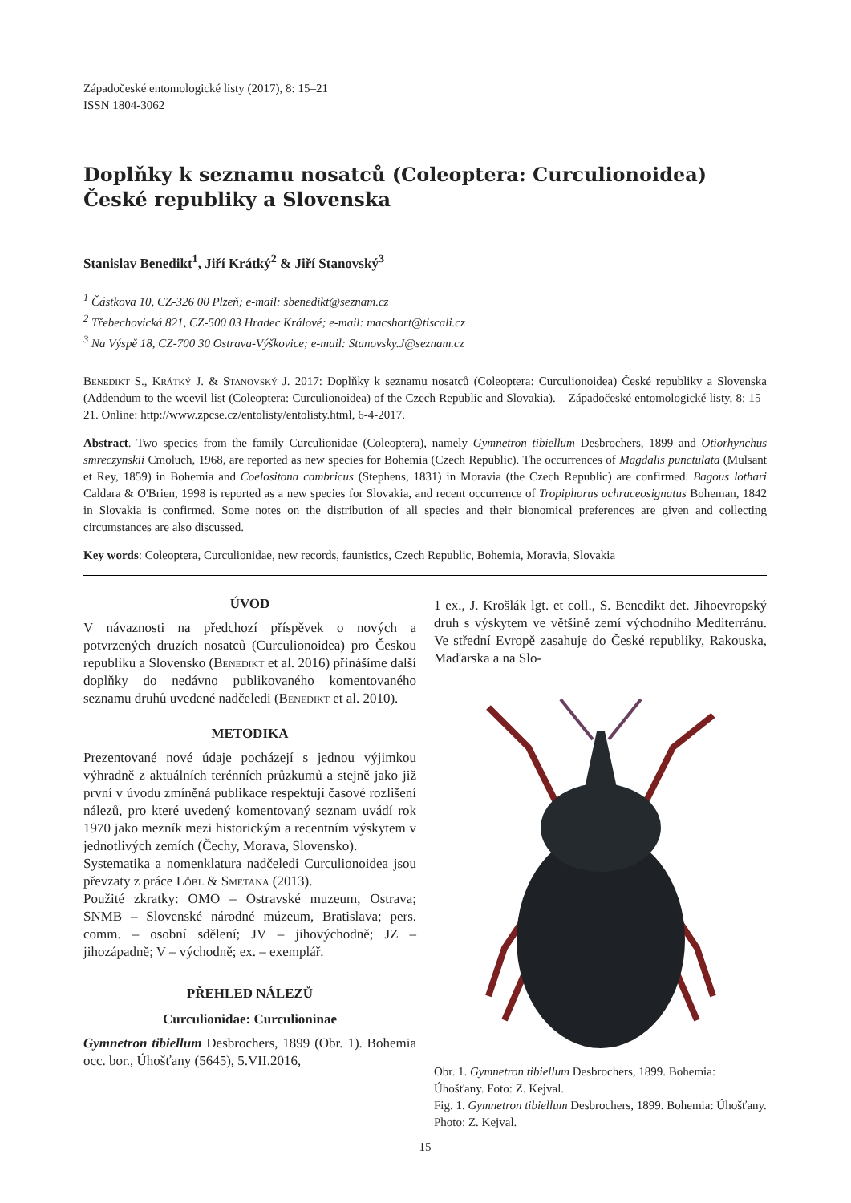Západočeské entomologické listy (2017), 8: 15–21
ISSN 1804-3062
Doplňky k seznamu nosatců (Coleoptera: Curculionoidea) České republiky a Slovenska
Stanislav Benedikt<sup>1</sup>, Jiří Krátký<sup>2</sup> & Jiří Stanovský<sup>3</sup>
<sup>1</sup> Částkova 10, CZ-326 00 Plzeň; e-mail: sbenedikt@seznam.cz
<sup>2</sup> Třebechovická 821, CZ-500 03 Hradec Králové; e-mail: macshort@tiscali.cz
<sup>3</sup> Na Výspě 18, CZ-700 30 Ostrava-Výškovice; e-mail: Stanovsky.J@seznam.cz
Benedikt S., Krátký J. & Stanovský J. 2017: Doplňky k seznamu nosatců (Coleoptera: Curculionoidea) České republiky a Slovenska (Addendum to the weevil list (Coleoptera: Curculionoidea) of the Czech Republic and Slovakia). – Západočeské entomologické listy, 8: 15–21. Online: http://www.zpcse.cz/entolisty/entolisty.html, 6-4-2017.
Abstract. Two species from the family Curculionidae (Coleoptera), namely Gymnetron tibiellum Desbrochers, 1899 and Otiorhynchus smreczynskii Cmoluch, 1968, are reported as new species for Bohemia (Czech Republic). The occurrences of Magdalis punctulata (Mulsant et Rey, 1859) in Bohemia and Coelositona cambricus (Stephens, 1831) in Moravia (the Czech Republic) are confirmed. Bagous lothari Caldara & O'Brien, 1998 is reported as a new species for Slovakia, and recent occurrence of Tropiphorus ochraceosignatus Boheman, 1842 in Slovakia is confirmed. Some notes on the distribution of all species and their bionomical preferences are given and collecting circumstances are also discussed.
Key words: Coleoptera, Curculionidae, new records, faunistics, Czech Republic, Bohemia, Moravia, Slovakia
ÚVOD
V návaznosti na předchozí příspěvek o nových a potvrzených druzích nosatců (Curculionoidea) pro Českou republiku a Slovensko (Benedikt et al. 2016) přinášíme další doplňky do nedávno publikovaného komentovaného seznamu druhů uvedené nadčeledi (Benedikt et al. 2010).
METODIKA
Prezentované nové údaje pocházejí s jednou výjimkou výhradně z aktuálních terénních průzkumů a stejně jako již první v úvodu zmíněná publikace respektují časové rozlišení nálezů, pro které uvedený komentovaný seznam uvádí rok 1970 jako mezník mezi historickým a recentním výskytem v jednotlivých zemích (Čechy, Morava, Slovensko).
Systematika a nomenklatura nadčeledi Curculionoidea jsou převzaty z práce Löbl & Smetana (2013).
Použité zkratky: OMO – Ostravské muzeum, Ostrava; SNMB – Slovenské národné múzeum, Bratislava; pers. comm. – osobní sdělení; JV – jihovýchodně; JZ – jihozápadně; V – východně; ex. – exemplář.
PŘEHLED NÁLEZŮ
Curculionidae: Curculioninae
Gymnetron tibiellum Desbrochers, 1899 (Obr. 1). Bohemia occ. bor., Úhošťany (5645), 5.VII.2016,
1 ex., J. Krošlák lgt. et coll., S. Benedikt det. Jihoevropský druh s výskytem ve většině zemí východního Mediterránu. Ve střední Evropě zasahuje do České republiky, Rakouska, Maďarska a na Slo-
Obr. 1. Gymnetron tibiellum Desbrochers, 1899. Bohemia: Úhošťany. Foto: Z. Kejval.
Fig. 1. Gymnetron tibiellum Desbrochers, 1899. Bohemia: Úhošťany. Photo: Z. Kejval.
15